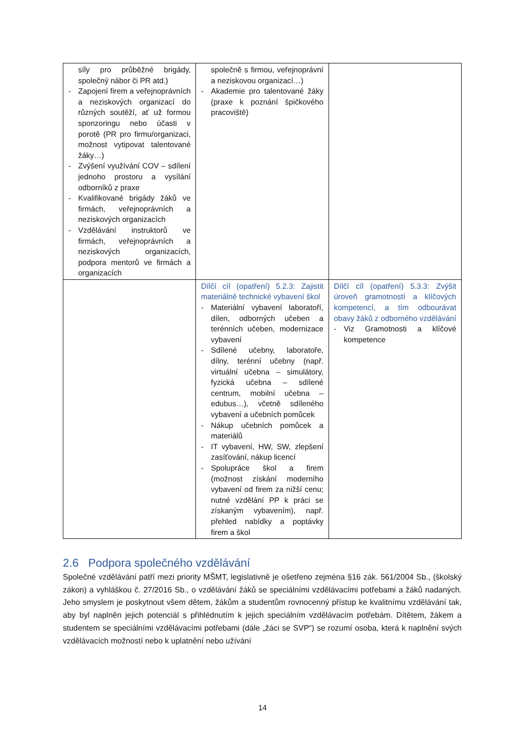| síly pro průběžné brigády, společný nábor či PR atd.) - Zapojení firem a veřejnoprávních a neziskových organizací do různých soutěží, ať už formou sponzoringu nebo účasti v porotě (PR pro firmu/organizaci, možnost vytipovat talentované žáky…) - Zvýšení využívání COV – sdílení jednoho prostoru a vysílání odborníků z praxe - Kvalifikované brigády žáků ve firmách, veřejnoprávních a neziskových organizacích - Vzdělávání instruktorů ve firmách, veřejnoprávních a neziskových organizacích, podpora mentorů ve firmách a organizacích | společně s firmou, veřejnoprávní a neziskovou organizací…) - Akademie pro talentované žáky (praxe k poznání špičkového pracoviště) | |
| | Dílčí cíl (opatření) 5.2.3: Zajistit materiálně technické vybavení škol - Materiální vybavení laboratoří, dílen, odborných učeben a terénních učeben, modernizace vybavení - Sdílené učebny, laboratoře, dílny, terénní učebny (např. virtuální učebna – simulátory, fyzická učebna – sdílené centrum, mobilní učebna – edubus…), včetně sdíleného vybavení a učebních pomůcek - Nákup učebních pomůcek a materiálů - IT vybavení, HW, SW, zlepšení zasíťování, nákup licencí - Spolupráce škol a firem (možnost získání moderního vybavení od firem za nižší cenu; nutné vzdělání PP k práci se získaným vybavením), např. přehled nabídky a poptávky firem a škol | Dílčí cíl (opatření) 5.3.3: Zvýšit úroveň gramotností a klíčových kompetencí, a tím odbourávat obavy žáků z odborného vzdělávání - Viz Gramotnosti a klíčové kompetence |
2.6 Podpora společného vzdělávání
Společné vzdělávání patří mezi priority MŠMT, legislativně je ošetřeno zejména §16 zák. 561/2004 Sb., (školský zákon) a vyhláškou č. 27/2016 Sb., o vzdělávání žáků se speciálními vzdělávacími potřebami a žáků nadaných. Jeho smyslem je poskytnout všem dětem, žákům a studentům rovnocenný přístup ke kvalitnímu vzdělávání tak, aby byl naplněn jejich potenciál s přihlédnutím k jejich speciálním vzdělávacím potřebám. Dítětem, žákem a studentem se speciálními vzdělávacími potřebami (dále „žáci se SVP“) se rozumí osoba, která k naplnění svých vzdělávacích možností nebo k uplatnění nebo užívání
14